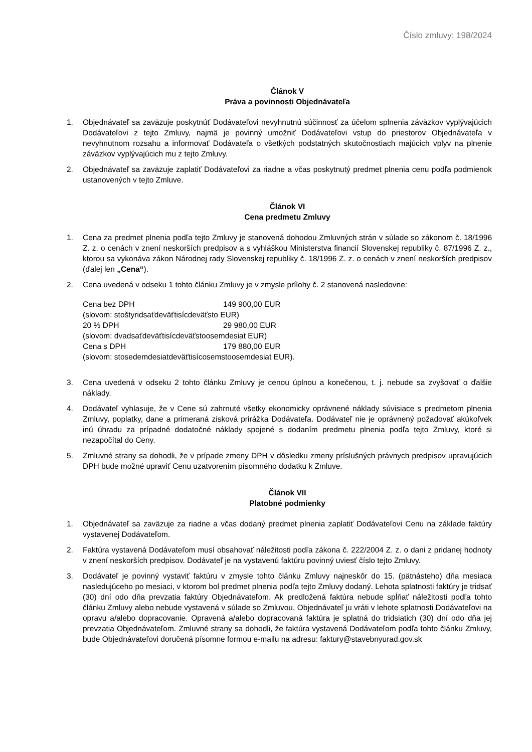Číslo zmluvy: 198/2024
Článok V
Práva a povinnosti Objednávateľa
1. Objednávateľ sa zaväzuje poskytnúť Dodávateľovi nevyhnutnú súčinnosť za účelom splnenia záväzkov vyplývajúcich Dodávateľovi z tejto Zmluvy, najmä je povinný umožniť Dodávateľovi vstup do priestorov Objednávateľa v nevyhnutnom rozsahu a informovať Dodávateľa o všetkých podstatných skutočnostiach majúcich vplyv na plnenie záväzkov vyplývajúcich mu z tejto Zmluvy.
2. Objednávateľ sa zaväzuje zaplatiť Dodávateľovi za riadne a včas poskytnutý predmet plnenia cenu podľa podmienok ustanovených v tejto Zmluve.
Článok VI
Cena predmetu Zmluvy
1. Cena za predmet plnenia podľa tejto Zmluvy je stanovená dohodou Zmluvných strán v súlade so zákonom č. 18/1996 Z. z. o cenách v znení neskorších predpisov a s vyhláškou Ministerstva financií Slovenskej republiky č. 87/1996 Z. z., ktorou sa vykonáva zákon Národnej rady Slovenskej republiky č. 18/1996 Z. z. o cenách v znení neskorších predpisov (ďalej len „Cena“).
2. Cena uvedená v odseku 1 tohto článku Zmluvy je v zmysle prílohy č. 2 stanovená nasledovne:
| Cena bez DPH | 149 900,00 EUR |
| (slovom: stoštyridsaťdeväťtisícdeväťsto EUR) | |
| 20 % DPH | 29 980,00 EUR |
| (slovom: dvadsaťdeväťtisícdeväťstoosemdesiat EUR) | |
| Cena s DPH | 179 880,00 EUR |
| (slovom: stosedemdesiatdeväťtisícosemstoosemdesiat EUR). | |
3. Cena uvedená v odseku 2 tohto článku Zmluvy je cenou úplnou a konečenou, t. j. nebude sa zvyšovať o ďalšie náklady.
4. Dodávateľ vyhlasuje, že v Cene sú zahrnuté všetky ekonomicky oprávnené náklady súvisiace s predmetom plnenia Zmluvy, poplatky, dane a primeraná zisková prirážka Dodávateľa. Dodávateľ nie je oprávnený požadovať akúkoľvek inú úhradu za prípadné dodatočné náklady spojené s dodaním predmetu plnenia podľa tejto Zmluvy, ktoré si nezapočítal do Ceny.
5. Zmluvné strany sa dohodli, že v prípade zmeny DPH v dôsledku zmeny príslušných právnych predpisov upravujúcich DPH bude možné upraviť Cenu uzatvorením písomného dodatku k Zmluve.
Článok VII
Platobné podmienky
1. Objednávateľ sa zaväzuje za riadne a včas dodaný predmet plnenia zaplatiť Dodávateľovi Cenu na základe faktúry vystavenej Dodávateľom.
2. Faktúra vystavená Dodávateľom musí obsahovať náležitosti podľa zákona č. 222/2004 Z. z. o dani z pridanej hodnoty v znení neskorších predpisov. Dodávateľ je na vystavenú faktúru povinný uviesť číslo tejto Zmluvy.
3. Dodávateľ je povinný vystaviť faktúru v zmysle tohto článku Zmluvy najneskôr do 15. (pätnásteho) dňa mesiaca nasledujúceho po mesiaci, v ktorom bol predmet plnenia podľa tejto Zmluvy dodaný. Lehota splatnosti faktúry je tridsať (30) dní odo dňa prevzatia faktúry Objednávateľom. Ak predložená faktúra nebude spĺňať náležitosti podľa tohto článku Zmluvy alebo nebude vystavená v súlade so Zmluvou, Objednávateľ ju vráti v lehote splatnosti Dodávateľovi na opravu a/alebo dopracovanie. Opravená a/alebo dopracovaná faktúra je splatná do tridsiatich (30) dní odo dňa jej prevzatia Objednávateľom. Zmluvné strany sa dohodli, že faktúra vystavená Dodávateľom podľa tohto článku Zmluvy, bude Objednávateľovi doručená písomne formou e-mailu na adresu: faktury@stavebnyurad.gov.sk